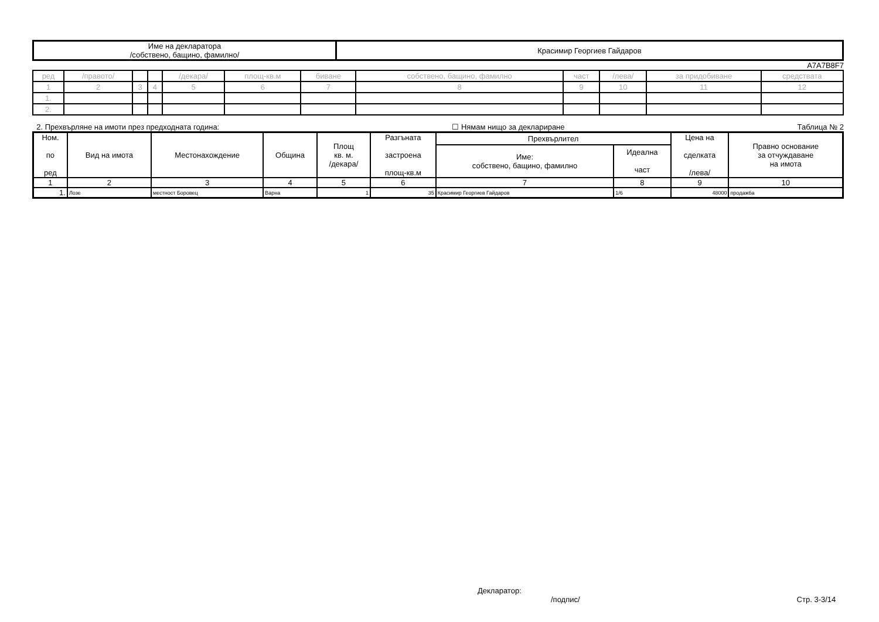| Име на декларатора /собствено, бащино, фамилно/ | Красимир Георгиев Гайдаров |
A7A7B8F7
| ред | /правото/ | | | /декара/ | площ-кв.м | биване | собствено, бащино, фамилно | част | /лева/ | за придобиване | средствата |
| 1 | 2 | 3 | 4 | 5 | 6 | 7 | 8 | 9 | 10 | 11 | 12 |
| 1. | | | | | | | | | | | |
| 2. | | | | | | | | | | | |
2. Прехвърляне на имоти през предходната година: ☐ Нямам нищо за деклариране Таблица № 2
| Ном. по ред | Вид на имота | Местонахождение | Община | Площ кв. м. /декара/ | Разгъната застроена площ-кв.м | Прехвърлител | | Цена на сделката /лева/ | Правно основание за отчуждаване на имота |
| --- | --- | --- | --- | --- | --- | --- | --- | --- | --- |
| | | | | | | Име: собствено, бащино, фамилно | Идеална част | | |
| 1 | 2 | 3 | 4 | 5 | 6 | 7 | 8 | 9 | 10 |
| 1. | Лозе | местност Боровец | Варна | 1 | 35 | Красимир Георгиев Гайдаров | 1/6 | 48000 | продажба |
Декларатор:
/подпис/ Стр. 3-3/14